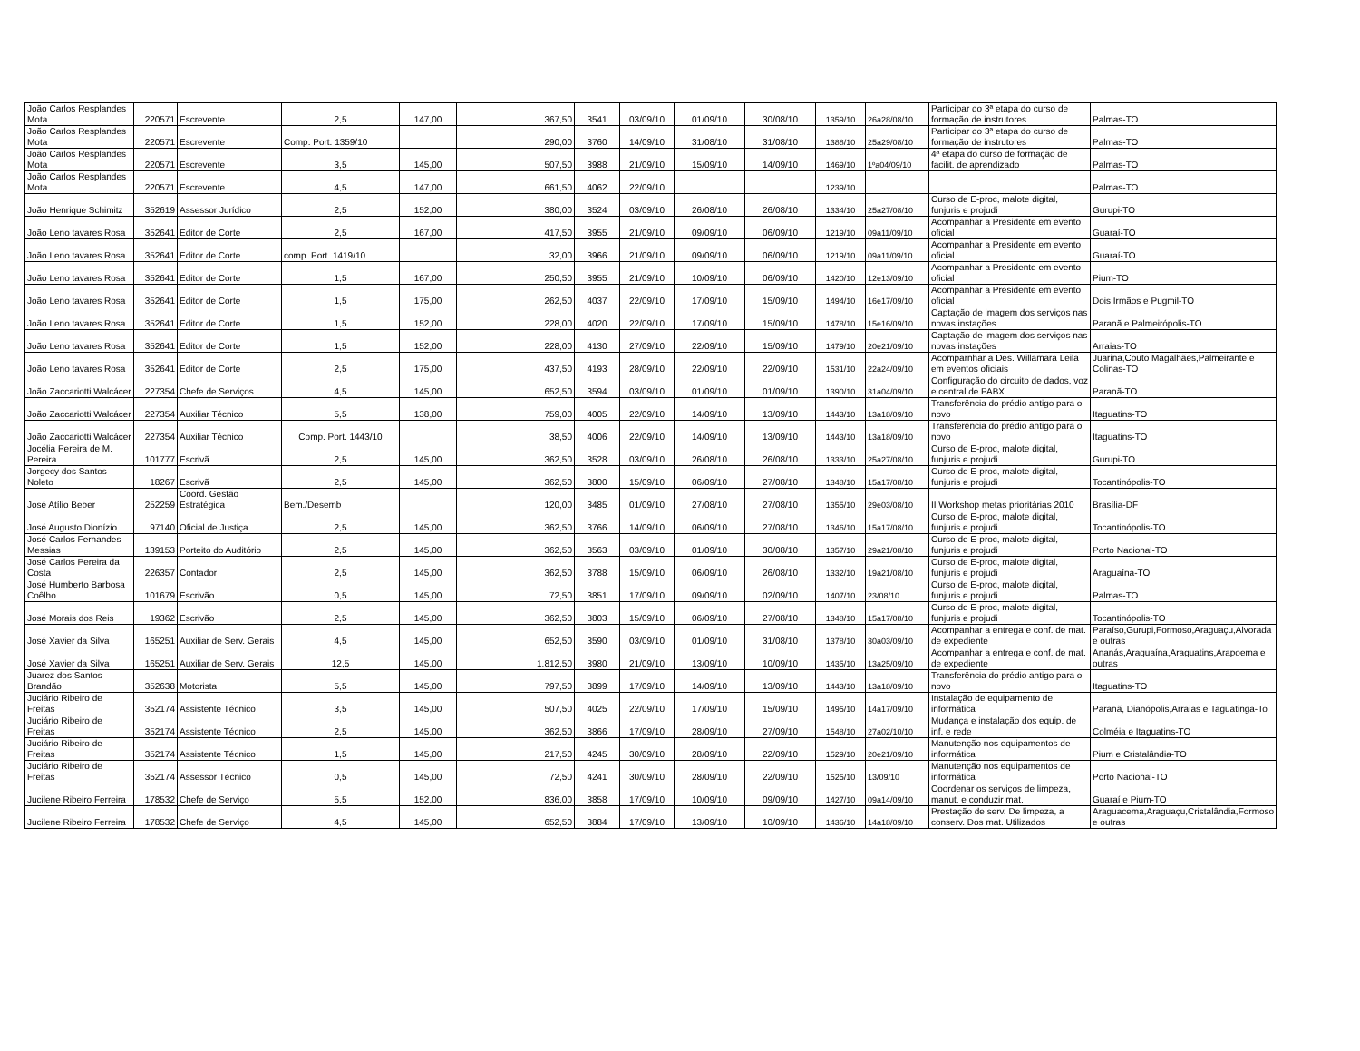| João Carlos Resplandes Mota | 220571 | Escrevente | 2,5 | 147,00 | 367,50 | 3541 | 03/09/10 | 01/09/10 | 30/08/10 | 1359/10 | 26a28/08/10 | Participar do 3ª etapa do curso de formação de instrutores | Palmas-TO |
| João Carlos Resplandes Mota | 220571 | Escrevente | Comp. Port. 1359/10 | | 290,00 | 3760 | 14/09/10 | 31/08/10 | 31/08/10 | 1388/10 | 25a29/08/10 | Participar do 3ª etapa do curso de formação de instrutores | Palmas-TO |
| João Carlos Resplandes Mota | 220571 | Escrevente | 3,5 | 145,00 | 507,50 | 3988 | 21/09/10 | 15/09/10 | 14/09/10 | 1469/10 | 1ºa04/09/10 | 4ª etapa do curso de formação de facilit. de aprendizado | Palmas-TO |
| João Carlos Resplandes Mota | 220571 | Escrevente | 4,5 | 147,00 | 661,50 | 4062 | 22/09/10 | | | 1239/10 | | | Palmas-TO |
| João Henrique Schimitz | 352619 | Assessor Jurídico | 2,5 | 152,00 | 380,00 | 3524 | 03/09/10 | 26/08/10 | 26/08/10 | 1334/10 | 25a27/08/10 | Curso de E-proc, malote digital, funjuris e projudi | Gurupi-TO |
| João Leno tavares Rosa | 352641 | Editor de Corte | 2,5 | 167,00 | 417,50 | 3955 | 21/09/10 | 09/09/10 | 06/09/10 | 1219/10 | 09a11/09/10 | Acompanhar a Presidente em evento oficial | Guaraí-TO |
| João Leno tavares Rosa | 352641 | Editor de Corte | comp. Port. 1419/10 | | 32,00 | 3966 | 21/09/10 | 09/09/10 | 06/09/10 | 1219/10 | 09a11/09/10 | Acompanhar a Presidente em evento oficial | Guaraí-TO |
| João Leno tavares Rosa | 352641 | Editor de Corte | 1,5 | 167,00 | 250,50 | 3955 | 21/09/10 | 10/09/10 | 06/09/10 | 1420/10 | 12e13/09/10 | Acompanhar a Presidente em evento oficial | Pium-TO |
| João Leno tavares Rosa | 352641 | Editor de Corte | 1,5 | 175,00 | 262,50 | 4037 | 22/09/10 | 17/09/10 | 15/09/10 | 1494/10 | 16e17/09/10 | Acompanhar a Presidente em evento oficial | Dois Irmãos e Pugmil-TO |
| João Leno tavares Rosa | 352641 | Editor de Corte | 1,5 | 152,00 | 228,00 | 4020 | 22/09/10 | 17/09/10 | 15/09/10 | 1478/10 | 15e16/09/10 | Captação de imagem dos serviços nas novas instações | Paranã e Palmeirópolis-TO |
| João Leno tavares Rosa | 352641 | Editor de Corte | 1,5 | 152,00 | 228,00 | 4130 | 27/09/10 | 22/09/10 | 15/09/10 | 1479/10 | 20e21/09/10 | Captação de imagem dos serviços nas novas instações | Arraias-TO |
| João Leno tavares Rosa | 352641 | Editor de Corte | 2,5 | 175,00 | 437,50 | 4193 | 28/09/10 | 22/09/10 | 22/09/10 | 1531/10 | 22a24/09/10 | Acomparnhar a Des. Willamara Leila em eventos oficiais | Juarina,Couto Magalhães,Palmeirante e Colinas-TO |
| João Zaccariotti Walcácer | 227354 | Chefe de Serviços | 4,5 | 145,00 | 652,50 | 3594 | 03/09/10 | 01/09/10 | 01/09/10 | 1390/10 | 31a04/09/10 | Configuração do circuito de dados, voz e central de PABX | Paranã-TO |
| João Zaccariotti Walcácer | 227354 | Auxiliar Técnico | 5,5 | 138,00 | 759,00 | 4005 | 22/09/10 | 14/09/10 | 13/09/10 | 1443/10 | 13a18/09/10 | Transferência do prédio antigo para o novo | Itaguatins-TO |
| João Zaccariotti Walcácer | 227354 | Auxiliar Técnico | Comp. Port. 1443/10 | | 38,50 | 4006 | 22/09/10 | 14/09/10 | 13/09/10 | 1443/10 | 13a18/09/10 | Transferência do prédio antigo para o novo | Itaguatins-TO |
| Jocélia Pereira de M. Pereira | 101777 | Escrivã | 2,5 | 145,00 | 362,50 | 3528 | 03/09/10 | 26/08/10 | 26/08/10 | 1333/10 | 25a27/08/10 | Curso de E-proc, malote digital, funjuris e projudi | Gurupi-TO |
| Jorgecy dos Santos Noleto | 18267 | Escrivã | 2,5 | 145,00 | 362,50 | 3800 | 15/09/10 | 06/09/10 | 27/08/10 | 1348/10 | 15a17/08/10 | Curso de E-proc, malote digital, funjuris e projudi | Tocantinópolis-TO |
| José Atílio Beber | 252259 | Coord. Gestão Estratégica | Bem./Desemb | | 120,00 | 3485 | 01/09/10 | 27/08/10 | 27/08/10 | 1355/10 | 29e03/08/10 | II Workshop metas prioritárias 2010 | Brasília-DF |
| José Augusto Dionízio | 97140 | Oficial de Justiça | 2,5 | 145,00 | 362,50 | 3766 | 14/09/10 | 06/09/10 | 27/08/10 | 1346/10 | 15a17/08/10 | Curso de E-proc, malote digital, funjuris e projudi | Tocantinópolis-TO |
| José Carlos Fernandes Messias | 139153 | Porteito do Auditório | 2,5 | 145,00 | 362,50 | 3563 | 03/09/10 | 01/09/10 | 30/08/10 | 1357/10 | 29a21/08/10 | Curso de E-proc, malote digital, funjuris e projudi | Porto Nacional-TO |
| José Carlos Pereira da Costa | 226357 | Contador | 2,5 | 145,00 | 362,50 | 3788 | 15/09/10 | 06/09/10 | 26/08/10 | 1332/10 | 19a21/08/10 | Curso de E-proc, malote digital, funjuris e projudi | Araguaína-TO |
| José Humberto Barbosa Coêlho | 101679 | Escrivão | 0,5 | 145,00 | 72,50 | 3851 | 17/09/10 | 09/09/10 | 02/09/10 | 1407/10 | 23/08/10 | Curso de E-proc, malote digital, funjuris e projudi | Palmas-TO |
| José Morais dos Reis | 19362 | Escrivão | 2,5 | 145,00 | 362,50 | 3803 | 15/09/10 | 06/09/10 | 27/08/10 | 1348/10 | 15a17/08/10 | Curso de E-proc, malote digital, funjuris e projudi | Tocantinópolis-TO |
| José Xavier da Silva | 165251 | Auxiliar de Serv. Gerais | 4,5 | 145,00 | 652,50 | 3590 | 03/09/10 | 01/09/10 | 31/08/10 | 1378/10 | 30a03/09/10 | Acompanhar a entrega e conf. de mat. de expediente | Paraíso,Gurupi,Formoso,Araguaçu,Alvorada e outras |
| José Xavier da Silva | 165251 | Auxiliar de Serv. Gerais | 12,5 | 145,00 | 1.812,50 | 3980 | 21/09/10 | 13/09/10 | 10/09/10 | 1435/10 | 13a25/09/10 | Acompanhar a entrega e conf. de mat. de expediente | Ananás,Araguaína,Araguatins,Arapoema e outras |
| Juarez dos Santos Brandão | 352638 | Motorista | 5,5 | 145,00 | 797,50 | 3899 | 17/09/10 | 14/09/10 | 13/09/10 | 1443/10 | 13a18/09/10 | Transferência do prédio antigo para o novo | Itaguatins-TO |
| Juciário Ribeiro de Freitas | 352174 | Assistente Técnico | 3,5 | 145,00 | 507,50 | 4025 | 22/09/10 | 17/09/10 | 15/09/10 | 1495/10 | 14a17/09/10 | Instalação de equipamento de informática | Paranã, Dianópolis,Arraias e Taguatinga-To |
| Juciário Ribeiro de Freitas | 352174 | Assistente Técnico | 2,5 | 145,00 | 362,50 | 3866 | 17/09/10 | 28/09/10 | 27/09/10 | 1548/10 | 27a02/10/10 | Mudança e instalação dos equip. de inf. e rede | Colméia e Itaguatins-TO |
| Juciário Ribeiro de Freitas | 352174 | Assistente Técnico | 1,5 | 145,00 | 217,50 | 4245 | 30/09/10 | 28/09/10 | 22/09/10 | 1529/10 | 20e21/09/10 | Manutenção nos equipamentos de informática | Pium e Cristalândia-TO |
| Juciário Ribeiro de Freitas | 352174 | Assessor Técnico | 0,5 | 145,00 | 72,50 | 4241 | 30/09/10 | 28/09/10 | 22/09/10 | 1525/10 | 13/09/10 | Manutenção nos equipamentos de informática | Porto Nacional-TO |
| Jucilene Ribeiro Ferreira | 178532 | Chefe de Serviço | 5,5 | 152,00 | 836,00 | 3858 | 17/09/10 | 10/09/10 | 09/09/10 | 1427/10 | 09a14/09/10 | Coordenar os serviços de limpeza, manut. e conduzir mat. | Guaraí e Pium-TO |
| Jucilene Ribeiro Ferreira | 178532 | Chefe de Serviço | 4,5 | 145,00 | 652,50 | 3884 | 17/09/10 | 13/09/10 | 10/09/10 | 1436/10 | 14a18/09/10 | Prestação de serv. De limpeza, a conserv. Dos mat. Utilizados | Araguacema,Araguaçu,Cristalândia,Formoso e outras |